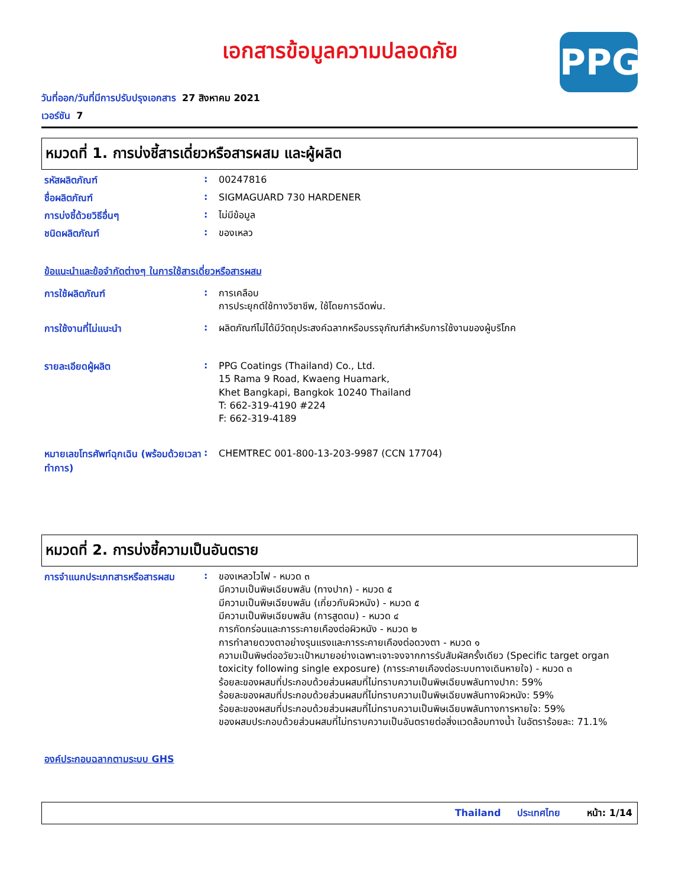PPG
เอกสารข้อมูลความปลอดภัย
วันที่ออก/วันที่มีการปรับปรุงเอกสาร 27 สิงหาคม 2021
เวอร์ชัน 7
หมวดที่ 1. การบ่งชี้สารเดี่ยวหรือสารผสม และผู้ผลิต
รหัสผลิตภัณฑ์ :
00247816
ชื่อผลิตภัณฑ์ :
SIGMAGUARD 730 HARDENER
การบ่งชี้ด้วยวิธีอื่นๆ :
ไม่มีข้อมูล
ชนิดผลิตภัณฑ์ :
ของเหลว
ข้อแนะนำและข้อจำกัดต่างๆ ในการใช้สารเดี่ยวหรือสารผสม
การใช้ผลิตภัณฑ์ :
การเคลือบ
การประยุกต์ใช้ทางวิชาชีพ, ใช้โดยการฉีดพ่น.
การใช้งานที่ไม่แนะนำ :
ผลิตภัณฑ์ไม่ได้มีวัตถุประสงค์ฉลากหรือบรรจุภัณฑ์สำหรับการใช้งานของผู้บริโภค
รายละเอียดผู้ผลิต :
PPG Coatings (Thailand) Co., Ltd.
15 Rama 9 Road, Kwaeng Huamark,
Khet Bangkapi, Bangkok 10240 Thailand
T: 662-319-4190 #224
F: 662-319-4189
หมายเลขโทรศัพท์ฉุกเฉิน (พร้อมด้วยเวลาทำการ)
:
CHEMTREC 001-800-13-203-9987 (CCN 17704)
หมวดที่ 2. การบ่งชี้ความเป็นอันตราย
การจำแนกประเภทสารหรือสารผสม :
ของเหลวไวไฟ - หมวด ๓
มีความเป็นพิษเฉียบพลัน (ทางปาก) - หมวด ๕
มีความเป็นพิษเฉียบพลัน (เกี่ยวกับผิวหนัง) - หมวด ๕
มีความเป็นพิษเฉียบพลัน (การสูดดม) - หมวด ๔
การกัดกร่อนและการระคายเคืองต่อผิวหนัง - หมวด ๒
การทำลายดวงตาอย่างรุนแรงและการระคายเคืองต่อดวงตา - หมวด ๑
ความเป็นพิษต่ออวัยวะเป้าหมายอย่างเฉพาะเจาะจงจากการรับสัมผัสครั้งเดียว (Specific target organ toxicity following single exposure) (การระคายเคืองต่อระบบทางเดินหายใจ) - หมวด ๓
ร้อยละของผสมที่ประกอบด้วยส่วนผสมที่ไม่ทราบความเป็นพิษเฉียบพลันทางปาก: 59%
ร้อยละของผสมที่ประกอบด้วยส่วนผสมที่ไม่ทราบความเป็นพิษเฉียบพลันทางผิวหนัง: 59%
ร้อยละของผสมที่ประกอบด้วยส่วนผสมที่ไม่ทราบความเป็นพิษเฉียบพลันทางการหายใจ: 59%
ของผสมประกอบด้วยส่วนผสมที่ไม่ทราบความเป็นอันตรายต่อสิ่งแวดล้อมทางน้ำ ในอัตราร้อยละ: 71.1%
องค์ประกอบฉลากตามระบบ GHS
Thailand ประเทศไทย หน้า: 1/14